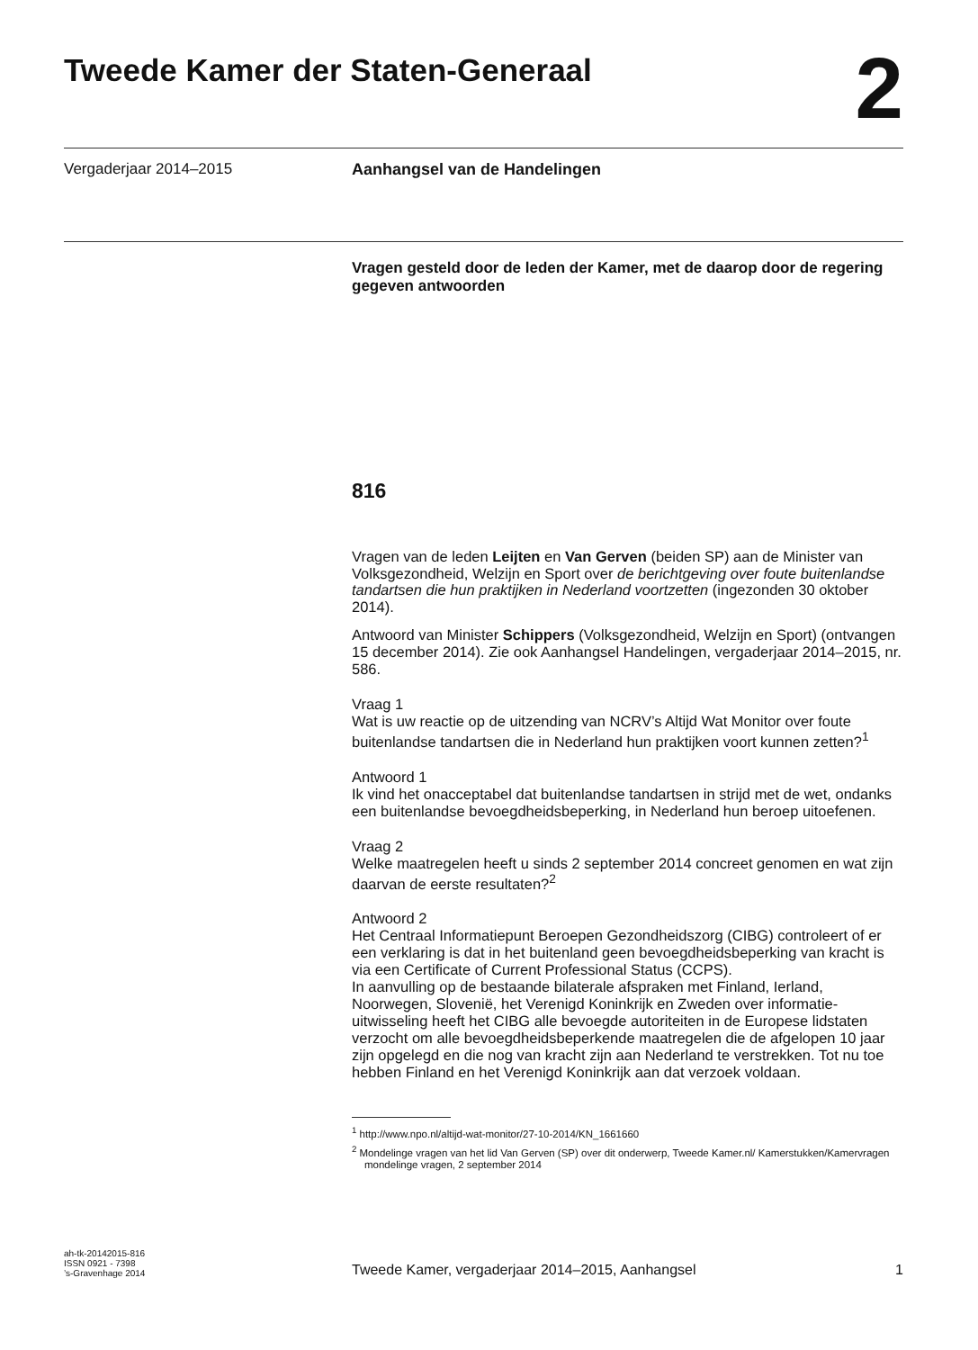Tweede Kamer der Staten-Generaal
2
Vergaderjaar 2014–2015 Aanhangsel van de Handelingen
Vragen gesteld door de leden der Kamer, met de daarop door de regering gegeven antwoorden
816
Vragen van de leden Leijten en Van Gerven (beiden SP) aan de Minister van Volksgezondheid, Welzijn en Sport over de berichtgeving over foute buitenlandse tandartsen die hun praktijken in Nederland voortzetten (ingezonden 30 oktober 2014).
Antwoord van Minister Schippers (Volksgezondheid, Welzijn en Sport) (ontvangen 15 december 2014). Zie ook Aanhangsel Handelingen, vergaderjaar 2014–2015, nr. 586.
Vraag 1
Wat is uw reactie op de uitzending van NCRV’s Altijd Wat Monitor over foute buitenlandse tandartsen die in Nederland hun praktijken voort kunnen zetten?<sup>1</sup>
Antwoord 1
Ik vind het onacceptabel dat buitenlandse tandartsen in strijd met de wet, ondanks een buitenlandse bevoegdheidsbeperking, in Nederland hun beroep uitoefenen.
Vraag 2
Welke maatregelen heeft u sinds 2 september 2014 concreet genomen en wat zijn daarvan de eerste resultaten?<sup>2</sup>
Antwoord 2
Het Centraal Informatiepunt Beroepen Gezondheidszorg (CIBG) controleert of er een verklaring is dat in het buitenland geen bevoegdheidsbeperking van kracht is via een Certificate of Current Professional Status (CCPS).
In aanvulling op de bestaande bilaterale afspraken met Finland, Ierland, Noorwegen, Slovenië, het Verenigd Koninkrijk en Zweden over informatie-uitwisseling heeft het CIBG alle bevoegde autoriteiten in de Europese lidstaten verzocht om alle bevoegdheidsbeperkende maatregelen die de afgelopen 10 jaar zijn opgelegd en die nog van kracht zijn aan Nederland te verstrekken. Tot nu toe hebben Finland en het Verenigd Koninkrijk aan dat verzoek voldaan.
<sup>1</sup> http://www.npo.nl/altijd-wat-monitor/27-10-2014/KN_1661660
<sup>2</sup> Mondelinge vragen van het lid Van Gerven (SP) over dit onderwerp, Tweede Kamer.nl/ Kamerstukken/Kamervragen mondelinge vragen, 2 september 2014
ah-tk-20142015-816
ISSN 0921 - 7398
’s-Gravenhage 2014
Tweede Kamer, vergaderjaar 2014–2015, Aanhangsel
1